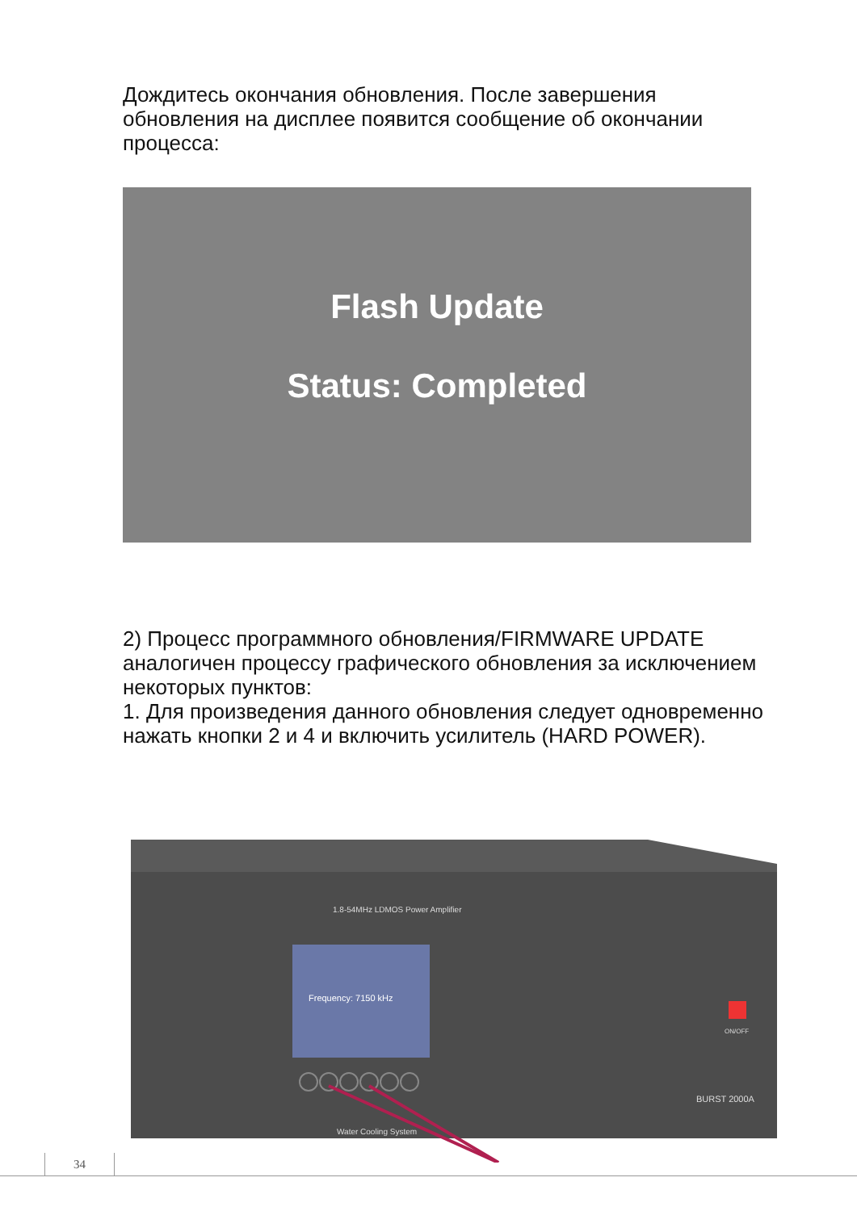Дождитесь окончания обновления. После завершения обновления на дисплее появится сообщение об окончании процесса:
Flash Update
Status: Completed
2) Процесс программного обновления/FIRMWARE UPDATE аналогичен процессу графического обновления за исключением некоторых пунктов:
1. Для произведения данного обновления следует одновременно нажать кнопки 2 и 4 и включить усилитель (HARD POWER).
1.8-54MHz LDMOS Power Amplifier
Frequency: 7150 kHz
ON/OFF
BURST 2000A
Water Cooling System
34